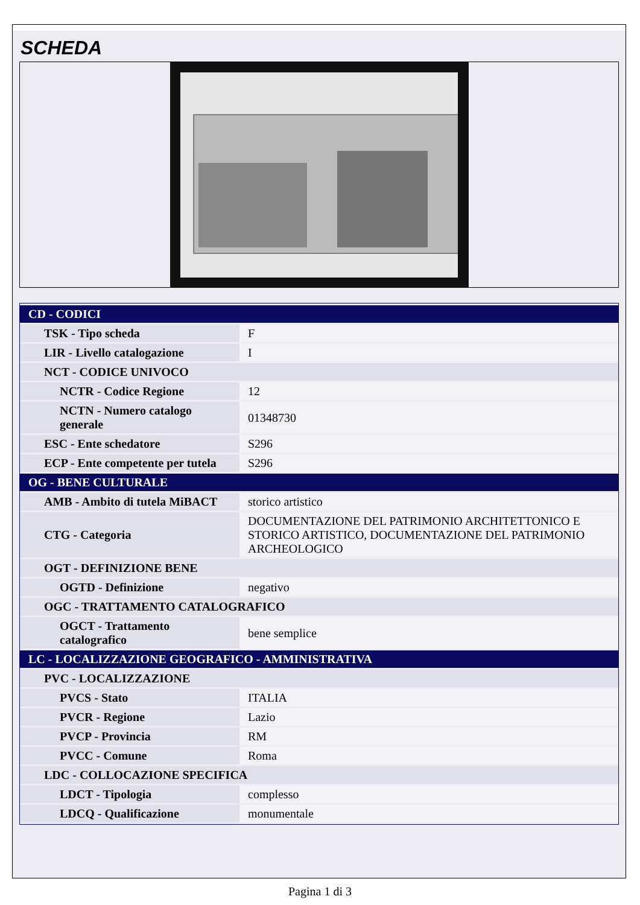SCHEDA
| CD - CODICI | |
| TSK - Tipo scheda | F |
| LIR - Livello catalogazione | I |
| NCT - CODICE UNIVOCO | |
| NCTR - Codice Regione | 12 |
| NCTN - Numero catalogo generale | 01348730 |
| ESC - Ente schedatore | S296 |
| ECP - Ente competente per tutela | S296 |
| OG - BENE CULTURALE | |
| AMB - Ambito di tutela MiBACT | storico artistico |
| CTG - Categoria | DOCUMENTAZIONE DEL PATRIMONIO ARCHITETTONICO E STORICO ARTISTICO, DOCUMENTAZIONE DEL PATRIMONIO ARCHEOLOGICO |
| OGT - DEFINIZIONE BENE | |
| OGTD - Definizione | negativo |
| OGC - TRATTAMENTO CATALOGRAFICO | |
| OGCT - Trattamento catalografico | bene semplice |
| LC - LOCALIZZAZIONE GEOGRAFICO - AMMINISTRATIVA | |
| PVC - LOCALIZZAZIONE | |
| PVCS - Stato | ITALIA |
| PVCR - Regione | Lazio |
| PVCP - Provincia | RM |
| PVCC - Comune | Roma |
| LDC - COLLOCAZIONE SPECIFICA | |
| LDCT - Tipologia | complesso |
| LDCQ - Qualificazione | monumentale |
Pagina 1 di 3